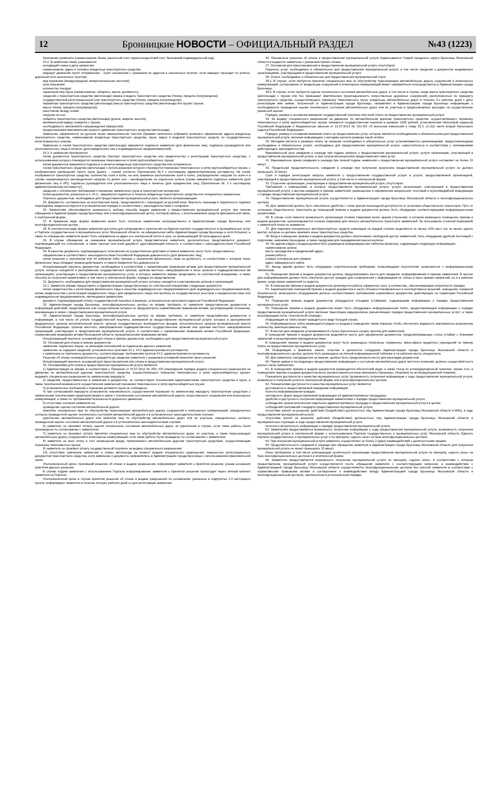12 Бронницкие НОВОСТИ – ОФИЦИАЛЬНЫЙ РАЗДЕЛ №43 (1223)
банковские реквизиты (наименование банка, расчетный счет, корреспондентский счет, банковский индивидуальный код).
24.2. В заявлении также указываются:
исходящий номер и дата заявления;
наименование, адрес и телефон владельца транспортного средства;
маршрут движения (пункт отправления – пункт назначения с указанием их адресов в населенных пунктах, если маршрут проходит по улично-дорожной сети населенных пунктов);
вид перевозки (международная, межрегиональная, местная);
срок перевозки;
количество поездок;
характеристику груза (наименование, габариты, масса, делимость);
сведения о транспортном средстве (автопоезде) (марка и модель транспортного средства (тягача, прицепа (полуприцепа));
государственный регистрационный знак транспортного средства (тягача, прицепа (полуприцепа));
параметры транспортного средства (автопоезда) (масса транспортного средства (автопоезда) без груза/с грузом;
масса тягача, прицепа (полуприцепа));
расстояние между осями;
нагрузки на оси;
габариты транспортного средства (автопоезда) (длина, ширина, высота);
минимальный радиус поворота с грузом;
необходимость автомобиля сопровождения (прикрытия);
предполагаемая максимальная скорость движения транспортного средства (автопоезда).
Заявление оформляется на русском языке машинописным текстом (буквами латинского алфавита возможно оформление адреса владельца транспортного средства, наименования владельца транспортного средства, груза, марок и моделей транспортных средств, их государственных регистрационных знаков).
Заявление и схема транспортного средства (автопоезда) заверяется подписью заявителя (для физических лиц), подписью руководителя или уполномоченного лица и печатью (для юридических лиц и индивидуальных предпринимателей).
24.3. К заявлению прилагаются:
копии документов транспортного средства (паспорт транспортного средства или свидетельство о регистрации транспортного средства), с использованием которого планируется перевозка тяжеловесных и (или) крупногабаритных грузов;
копии документов заверяются подписью и печатью владельца транспортного средства или нотариально;
схема транспортного средства (автопоезда) с использованием которого планируется перевозка тяжеловесных и (или) крупногабаритных грузов, с изображением размещения такого груза (далее – схема) согласно Приложению №3 к настоящему административному регламенту. На схеме изображается транспортное средство, количество осей и колес на нем, взаимное расположение осей и колес, распределение нагрузки по осям и в случае неравномерного распределения нагрузки по длине оси – распределение на отдельные колеса (схема заверяется подписью заявителя (для физических лиц и ИП), подписью руководителя или уполномоченного лица и печатью (для юридических лиц) (Приложение № 3 к настоящему административному регламенту);
сведения о технических требованиях к перевозке заявленного груза в транспортном положении.
Копии документов, указанные в п. 24.3., заверяются подписью и печатью владельца транспортного средства или нотариально заверенные.
Перечень документов, необходимых для предоставления муниципальной услуги, является исчерпывающим.
25. Документы, составленные на иностранном языке, представляются с переводом на русский язык. Верность перевода и подлинность подписи переводчика свидетельствуются в установленном порядке в соответствии с законодательством о нотариате.
26. Заявителям обеспечивается возможность выбора способа подачи заявления о предоставлении муниципальной услуги: при личном обращении в Администрацию города Бронницы или в многофункциональный центр, почтовой связью, с использованием средств факсимильной связи, в электронной форме.
27. В бумажном виде форма заявления может быть получена заявителем непосредственно в Администрации города Бронницы или многофункциональном центре.
28. В электронном виде форма заявления доступна для копирования и заполнения на Едином портале государственных и муниципальных услуг и Портале государственных и муниципальных услуг Московской области, на официальном сайте Администрации города Бронницы в сети Интернет, а также по обращению заявителя может быть направлена на адрес его электронной почты в срок, не превышающий 30 календарных дней.
29. В случае обращения за оказанием муниципальной услуги представителем заявителя, дополнительно представляется документ, подтверждающий его полномочия, а также паспорт или иной документ, удостоверяющий личность в соответствии с законодательством Российской Федерации.
30. В качестве документа, подтверждающего полномочия на осуществление действия от имени заявителя, могут быть предоставлены:
оформленная в соответствии с законодательством Российской Федерации доверенность (для физических лиц);
копия решения о назначении или об избрании либо приказа о назначении физического лица на должность, в соответствии с которым такое физическое лицо обладает правом действовать от имени Заявителя без доверенности.
Исчерпывающий перечень документов, необходимых в соответствии с нормативными правовыми актами для предоставления муниципальной услуги, которые находятся в распоряжении государственных органов, органов местного самоуправления и иных органов и подведомственным им организациях, участвующих в предоставлении муниципальных услуг, и которые заявитель вправе представить по собственной инициативе, а также способы их получения заявителями, в том числе в электронной форме, порядок их представления
31. Документы, необходимые для предоставления муниципальной услуги, которые находятся в распоряжении органов и организаций.
31.1. Заявитель вправе предоставить в Администрацию города Бронницы по собственной инициативе следующие документы:
копия свидетельства о регистрации физического лица в качестве индивидуального предпринимателя (для индивидуальных предпринимателей), копию свидетельства о регистрации юридического лица ( для юридического лица) или выписку из государственных реестров о юридическом лице или индивидуальном предпринимателе, являющимся заявителем;
документ, подтверждающий оплату государственной пошлины в размере, установленном налоговым кодексом Российской Федерации.
32. Администрация города Бронницы, многофункциональные центры не вправе требовать от заявителя предоставления документов и информации действий, представление или осуществление которых не предусмотрено нормативными правовыми актами, регулирующими отношения, возникающие в связи с предоставлением муниципальной услуги.
33. Администрация города Бронницы, многофункциональные центры не вправе требовать от заявителя представления документов и информации, в том числе об уплате государственной пошлины, взимаемой за предоставление муниципальной услуги, которые в распоряжении федеральных органов исполнительной власти, органов государственных внебюджетных фондов, исполнительных органов муниципальной власти Российской Федерации, органов местного самоуправления подведомственных государственным органам или органам местного самоуправления организаций, участвующих в представлении муниципальной услуги, в соответствии с нормативными правовыми актами Российской федерации, нормативными правовыми актами Московской области, муниципальными правовыми актами.
Исчерпывающий перечень оснований для отказа в приеме документов, необходимых для предоставления муниципальной услуги
34. Основания для отказа в приеме документов:
заявление подписано лицом, не имеющим полномочий на подписание данного заявления;
заявление не содержит сведений, установленных пунктами 24.1, 24.2 административного регламента;
к заявлению не приложены документы, соответствующие требованиям пунктов 24.3. административного регламента.
Решение об отказе незамедлительно доводится до сведения заявителя с указанием оснований принятия такого решения.
Исчерпывающий перечень оснований для приостановления или отказа в предоставлении муниципальной услуги
35. Основаниями для отказа в предоставлении муниципальной услуги являются:
1) Администрация не вправе в соответствии с Приказом от 24.07.2012 № 258 «Об утверждении порядка выдачи специального разрешения на движение по автомобильным дорогам транспортного средства, осуществляющего перевозки тяжеловесных и (или) крупногабаритных грузов» выдавать специальные разрешения по заявленному маршруту;
2) сведения, предоставленные в заявлении и документах, не соответствуют техническим характеристикам транспортного средства и груза, а также технической возможности осуществления заявленной перевозки тяжеловесных и (или) крупногабаритных грузов;
3) установленные требования о перевозке делимого груза не соблюдены;
4) при согласовании маршрута установлена невозможность осуществления перевозки по заявленному маршруту транспортным средством с заявленными техническими характеристиками в связи с техническим состоянием автомобильной дороги, искусственного сооружения или инженерных коммуникаций, а также по требованиям безопасности дорожного движения;
5) отсутствие согласия заявителя на:
проведение оценки состояния автомобильной дороги;
принятие специальных мер по обустройству пересекающих автомобильную дорогу сооружений и инженерных коммуникаций, определенных согласно проведенной оценке технического состояния автомобильной дороги и в установленных законодательством случаях;
укрепление автомобильных дорог или принятие мер по обустройству автомобильных дорог или их участков, определенных согласно проведенной оценке состояния автомобильной дороги и в установленных законодательством случаях;
6) заявитель не произвел оплату оценки технического состояния автомобильных дорог, их укрепления в случае, если такие работы были произведены по согласованию с заявителем;
7) заявитель не произвел оплату принятия специальных мер по обустройству автомобильных дорог, их участков, а также пересекающих автомобильную дорогу сооружений и инженерных коммуникаций, если такие работы были проведены по согласованию с заявителем;
8) заявитель не внес плату в счет возмещения вреда, причиняемого автомобильным дорогам транспортным средством, осуществляющим перевозку тяжеловесных грузов;
9) заявитель не произвел уплату государственной пошлины за выдачу специального разрешения;
10) отсутствие оригинала заявления и схемы автопоезда на момент выдачи специального разрешения, заверенных регистрационных документов транспортного средства, если заявление и документы направлялись в Администрацию города Бронницы с использованием факсимильной связи.
Уполномоченный орган, принявший решение об отказе в выдаче разрешения, информирует заявителя о принятом решении, указав основания принятия данного решения.
В случае подачи заявления с использованием Портала информирование заявителя о принятом решении происходит через личный кабинет заявителя на Портале.
Уполномоченный орган в случае принятия решения об отказе в выдаче разрешения по основаниям, указанных в подпунктах 1-3 настоящего пункта, информирует заявителя в течение четырех рабочих дней со дня регистрации заявления.
36. Письменное решение об отказе в предоставлении муниципальной услуги подписывается Главой городского округа Бронницы Московской области и выдается заявителю с указанием причин отказа.
37. Основания для приостановления в предоставлении муниципальной услуги отсутствуют.
Перечень услуг, необходимых и обязательных для предоставления муниципальной услуги, в том числе сведения о документах выдаваемых организациями, участвующими в предоставлении муниципальной услуги
38. Услуги, необходимые и обязательные для предоставления муниципальной слуги:
38.1. В случае, если требуется принятие специальных мер по обустройству пересекающих автомобильную дорогу сооружений и инженерных коммуникаций, согласование от владельцев сооружений и инженерных коммуникаций может направляться непосредственно в Администрацию города Бронницы.
38.2. В случае, если требуется оценка технического состояния автомобильных дорог, в том числе в случае, когда масса транспортного средства (автопоезда) с грузом или без превышает фактическую грузоподъемность искусственных дорожных сооружений, расположенных по маршруту транспортного средства, осуществляющего перевозку тяжеловесного груза, владельцы автомобильных дорог в течение 2-х рабочих дней с даты регистрации ими заявки, полученной от Администрации города Бронницы, направляют в Администрацию города Бронницы информацию о необходимости проведения оценки технического состояния автомобильных дорог или их участков и предполагаемых расходах на осуществление указанной оценки.
Порядок, размер и основания взимания государственной пошлины или иной платы за предоставление муниципальной услуги
39. За выдачу специального разрешения на движение по автомобильным дорогам транспортного средства, осуществляющего перевозку тяжеловесных и (или) крупногабаритных грузов, взимается государственная пошлина в размере 1300 рублей, установленная Налоговым кодексом Российской Федерации и Федеральным законом от 21.07.2014 № 221-ФЗ «О внесении изменений в главу 25.3. (п.111) части второй Налогового кодекса Российской Федерации».
Порядок, размер и основания взимания платы за предоставление услуг, которые являются необходимыми и обязательными для предоставления муниципальной услуги, включая информацию о методике расчета размера такой оплаты
40. Методики расчета и размеры платы за оказание необходимых и обязательных услуг устанавливаются организациями, предоставляющими необходимые и обязательные услуги, необходимые для предоставления муниципальной услуги, самостоятельно в соответствии с требованиями действующего законодательства.
Максимальный срок ожидания в очереди при подаче запроса о предоставлении муниципальной услуги, услуги организации, участвующей в предоставлении муниципальной услуги, и при получении результата предоставления таких услуг
41. Максимальное время ожидания в очереди при личной подаче заявления о предоставлении муниципальной услуги составляет не более 15 минут.
42. Предельная продолжительность ожидания в очереди при получении результата предоставления муниципальной услуги не должен превышать 15 минут.
Срок и порядок регистрации запроса заявителя о предоставлении государственной услуги и услуги, предоставляемой организацией, участвующей в предоставлении муниципальной услуги, в том числе в электронной форме
43. Сторонние организации, участвующие в предоставлении муниципальной услуги, отсутствуют.
Требования к помещениям, в которых предоставляется муниципальная услуга, услуги организации, участвующей в предоставлении муниципальной услуги, к местам ожидания и приема заявителей, размещению и оформлению визуальной, текстовой и мультимедийной информации о порядке предоставления муниципальной услуги
44. Предоставление муниципальной услуги осуществляется в Администрации города Бронницы Московской области и многофункциональных центрах.
45. Для заявителей должно быть обеспечено удобство с точки зрения пешеходной доступности от остановок общественного транспорта. Путь от остановок общественного транспорта до помещений приема и выдачи документов должен быть оборудован соответствующими информационными указателями.
46. В случае если имеется возможность организации стоянки (парковки) возле здания (строения), в котором размещено помещение приема и выдачи документов, организовывается стоянка (парковка) для личного автомобильного транспорта заявителей. За пользование стоянкой (парковкой) с заявителей плата не взимается.
47. Для парковки специальных автотранспортных средств инвалидов на каждой стоянке выделяется не менее 10% мест (но не менее одного места), которые не должны занимать иные транспортные средства.
48. Вход в помещение приема и выдачи документов должен обеспечивать свободный доступ заявителей, быть оборудован удобной лестницей с поручнями, широкими проходами, а также пандусами для передвижения кресел-колясок.
49. На здании рядом с входом должна быть размещена информационная табличка (вывеска), содержащая следующую информацию:
наименование органа;
место нахождения и юридический адрес;
режим работы;
номера телефонов для справок;
адрес официального сайта.
50. Фасад здания должен быть оборудован осветительными приборами, позволяющими посетителям ознакомиться с информационными табличками.
51. Помещения приема и выдачи документов должны предусматривать места для ожидания, информирования и приема заявителей. В местах для информирования должен быть обеспечен доступ граждан для ознакомления с информацией не только в часы приема заявлений, но и в рабочее время, когда прием заявителей не ведется.
52. В помещении приема и выдачи документов организуется работа справочных окон, в количестве, обеспечивающем потребности граждан.
53. Характеристики помещений приема и выдачи документов в части объемно-планировочных и конструктивных решений, освещения, пожарной безопасности, инженерного оборудования должны соответствовать требованиям нормативных документов, действующих на территории Российской Федерации.
54. Помещения приема выдачи документов оборудуются стендами (стойками), содержащими информацию о порядке предоставления муниципальных услуг.
55. Помещение приема и выдачи документов может быть оборудовано информационным табло, предоставляющем информацию о порядке предоставления муниципальной услуги (включая трансляцию видеороликов, разъясняющих порядок предоставления муниципальных услуг), а также регулирующим поток «электронной очереди».
Информация на табло может выводиться в виде бегущей строки.
56. Информационное табло размещается рядом со входом в помещение таким образом, чтобы обеспечить видимость максимально возможному количеству заинтересованных лиц.
57. В местах для ожидания устанавливаются стулья (кресельные секции, кресла) для заявителей.
В помещении приема и выдачи документов выделяется место для оформления документов, предусматривающее столы (стойки) с бланками заявлений и канцелярскими принадлежностями.
В помещениях приема и выдачи документов могут быть размещены платежные терминалы, мини-офисы кредитных учреждений по приему платы за предоставление муниципальных услуг.
58. Информация о фамилии, имени, отчестве и должности сотрудника Администрации города Бронницы Московской области и многофункционального центра, должна быть размещена на личной информационной табличке и на рабочем месте специалиста.
59. Для заявителя, находящегося на приеме, должно быть предусмотрено место для раскладки документов.
60. Прием заявок и последующее предоставление информации о состоянии автомобильных дорог местного значения, должны осуществляться в разных окнах (кабинетах).
61. В помещениях приема и выдачи документов размещается абонентский ящик, а также стенд по антикоррупционной тематике. Кроме того, в помещениях приема и выдачи документов могут распространяться иные материалы (брошюры, сборники) по антикоррупционной тематике.
Показатели доступности и качества муниципальных услуг (возможность получения информации о ходе предоставления муниципальной услуги, возможность получения услуги в электронной форме или в многофункциональных центрах
62. Показателями доступности и качества муниципальных услуг являются:
достоверность предоставляемой гражданам информации;
полнота информирования граждан;
наглядность форм предоставляемой информации об административных процедурах;
удобство и доступность получения информации заявителями о порядке предоставления муниципальной услуги;
соблюдение сроков исполнения отдельных административных процедур и предоставления муниципальной услуги в целом;
соблюдений требований стандарта предоставления муниципальной услуги;
отсутствие жалоб на решения, действия (бездействие) должностных лиц Администрации города Бронницы Московской области и МФЦ, в ходе предоставления муниципальной услуги;
отсутствие жалоб на решения, действия (бездействие) должностных лиц Администрации города Бронницы Московской области и муниципальных служащих в ходе предоставления муниципальной услуги;
полнота и актуальность информации о порядке предоставления муниципальной услуги.
63. Заявителям предоставляется возможность получения информации о ходе предоставления муниципальной услуги, возможность получения муниципальной услуги в электронной форме с использованием Портала государственных и муниципальных услуг Московской области, Единого портала государственных и муниципальных услуг и по принципу «одного окна» на базе многофункциональных центров.
64. При получении муниципальной услуги заявитель осуществляет не более 2 (двух) взаимодействий с должностными лицами.
65. Продолжительность ожидания в очереди при обращении заявителя в Администрации города Бронницы Московской области для получения муниципальной услуги не может превышать 15 минут.
Иные требования, в том числе учитывающие особенности организации предоставления муниципальной услуги по принципу «одного окна» на базе многофункциональных центров и в электронной форме
66. Заявителю предоставляется возможность получения муниципальной услуги по принципу «одного окна», в соответствии с которым предоставление муниципальной услуги осуществляется после обращения заявителя с соответствующим запросом, а взаимодействие с Администрацией города Бронницы Московской области осуществляется многофункциональным центром без участия заявителя в соответствии с нормативными правовыми актами и соглашением о взаимодействии между Администрацией города Бронницы Московской области и многофункциональным центром, заключенным в установленном порядке.